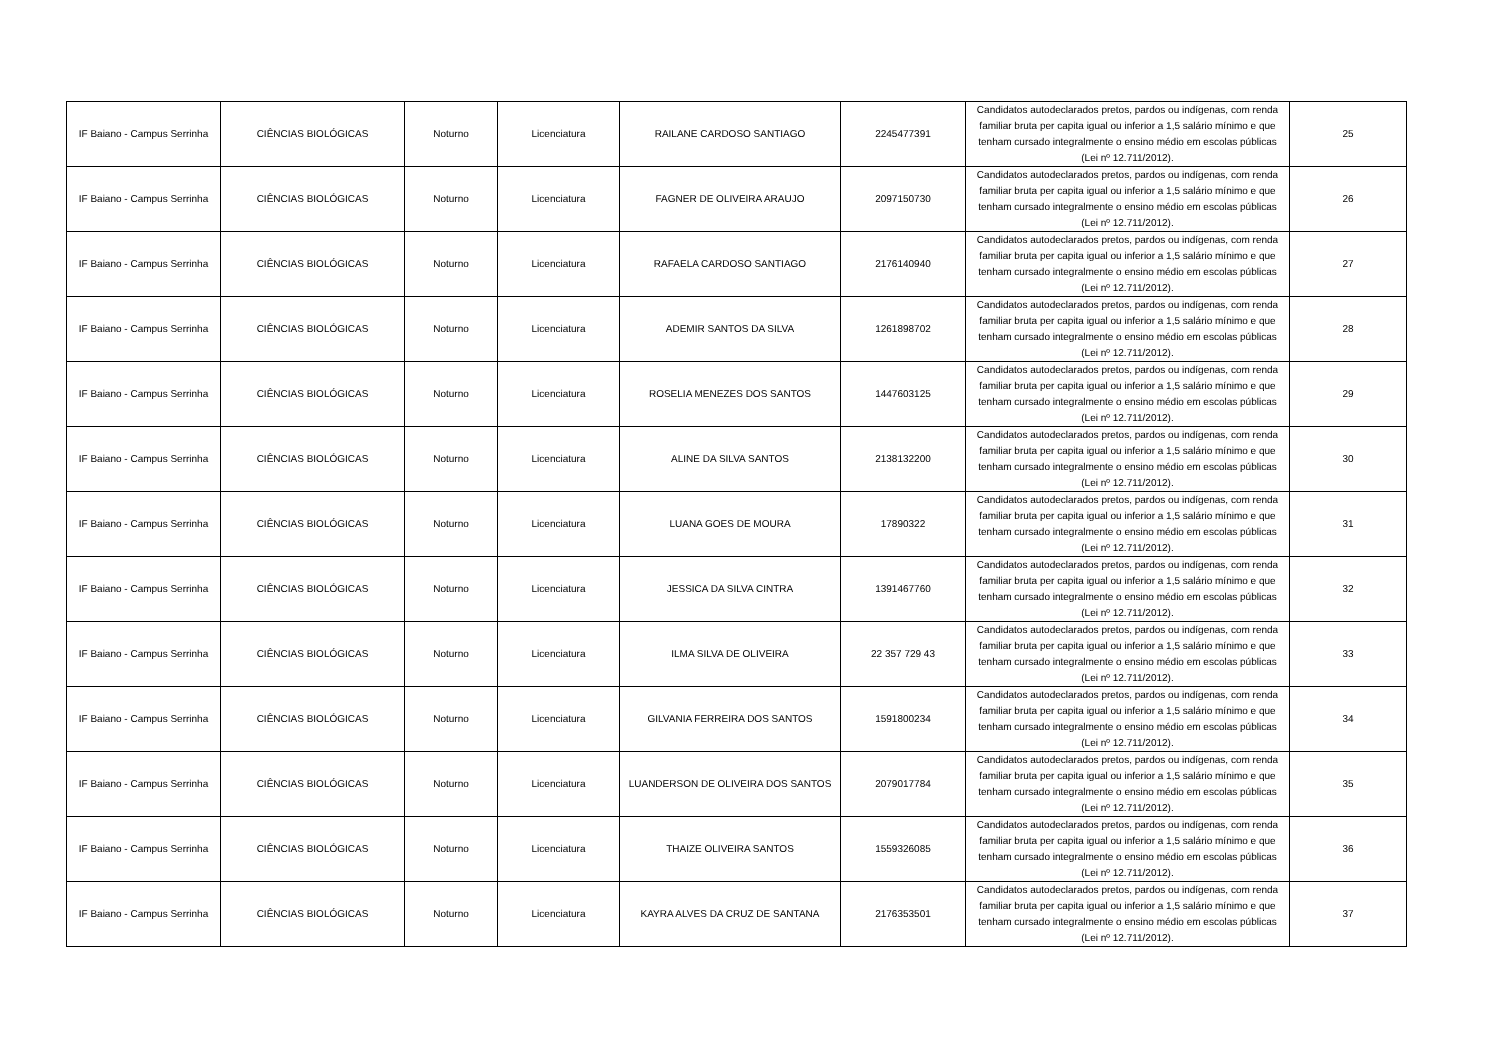| IF Baiano - Campus Serrinha | CIÊNCIAS BIOLÓGICAS | Noturno | Licenciatura | RAILANE CARDOSO SANTIAGO | 2245477391 | Candidatos autodeclarados pretos, pardos ou indígenas, com renda familiar bruta per capita igual ou inferior a 1,5 salário mínimo e que tenham cursado integralmente o ensino médio em escolas públicas (Lei nº 12.711/2012). | 25 |
| IF Baiano - Campus Serrinha | CIÊNCIAS BIOLÓGICAS | Noturno | Licenciatura | FAGNER DE OLIVEIRA ARAUJO | 2097150730 | Candidatos autodeclarados pretos, pardos ou indígenas, com renda familiar bruta per capita igual ou inferior a 1,5 salário mínimo e que tenham cursado integralmente o ensino médio em escolas públicas (Lei nº 12.711/2012). | 26 |
| IF Baiano - Campus Serrinha | CIÊNCIAS BIOLÓGICAS | Noturno | Licenciatura | RAFAELA CARDOSO SANTIAGO | 2176140940 | Candidatos autodeclarados pretos, pardos ou indígenas, com renda familiar bruta per capita igual ou inferior a 1,5 salário mínimo e que tenham cursado integralmente o ensino médio em escolas públicas (Lei nº 12.711/2012). | 27 |
| IF Baiano - Campus Serrinha | CIÊNCIAS BIOLÓGICAS | Noturno | Licenciatura | ADEMIR SANTOS DA SILVA | 1261898702 | Candidatos autodeclarados pretos, pardos ou indígenas, com renda familiar bruta per capita igual ou inferior a 1,5 salário mínimo e que tenham cursado integralmente o ensino médio em escolas públicas (Lei nº 12.711/2012). | 28 |
| IF Baiano - Campus Serrinha | CIÊNCIAS BIOLÓGICAS | Noturno | Licenciatura | ROSELIA MENEZES DOS SANTOS | 1447603125 | Candidatos autodeclarados pretos, pardos ou indígenas, com renda familiar bruta per capita igual ou inferior a 1,5 salário mínimo e que tenham cursado integralmente o ensino médio em escolas públicas (Lei nº 12.711/2012). | 29 |
| IF Baiano - Campus Serrinha | CIÊNCIAS BIOLÓGICAS | Noturno | Licenciatura | ALINE DA SILVA SANTOS | 2138132200 | Candidatos autodeclarados pretos, pardos ou indígenas, com renda familiar bruta per capita igual ou inferior a 1,5 salário mínimo e que tenham cursado integralmente o ensino médio em escolas públicas (Lei nº 12.711/2012). | 30 |
| IF Baiano - Campus Serrinha | CIÊNCIAS BIOLÓGICAS | Noturno | Licenciatura | LUANA GOES DE MOURA | 17890322 | Candidatos autodeclarados pretos, pardos ou indígenas, com renda familiar bruta per capita igual ou inferior a 1,5 salário mínimo e que tenham cursado integralmente o ensino médio em escolas públicas (Lei nº 12.711/2012). | 31 |
| IF Baiano - Campus Serrinha | CIÊNCIAS BIOLÓGICAS | Noturno | Licenciatura | JESSICA DA SILVA CINTRA | 1391467760 | Candidatos autodeclarados pretos, pardos ou indígenas, com renda familiar bruta per capita igual ou inferior a 1,5 salário mínimo e que tenham cursado integralmente o ensino médio em escolas públicas (Lei nº 12.711/2012). | 32 |
| IF Baiano - Campus Serrinha | CIÊNCIAS BIOLÓGICAS | Noturno | Licenciatura | ILMA SILVA DE OLIVEIRA | 22 357 729 43 | Candidatos autodeclarados pretos, pardos ou indígenas, com renda familiar bruta per capita igual ou inferior a 1,5 salário mínimo e que tenham cursado integralmente o ensino médio em escolas públicas (Lei nº 12.711/2012). | 33 |
| IF Baiano - Campus Serrinha | CIÊNCIAS BIOLÓGICAS | Noturno | Licenciatura | GILVANIA FERREIRA DOS SANTOS | 1591800234 | Candidatos autodeclarados pretos, pardos ou indígenas, com renda familiar bruta per capita igual ou inferior a 1,5 salário mínimo e que tenham cursado integralmente o ensino médio em escolas públicas (Lei nº 12.711/2012). | 34 |
| IF Baiano - Campus Serrinha | CIÊNCIAS BIOLÓGICAS | Noturno | Licenciatura | LUANDERSON DE OLIVEIRA DOS SANTOS | 2079017784 | Candidatos autodeclarados pretos, pardos ou indígenas, com renda familiar bruta per capita igual ou inferior a 1,5 salário mínimo e que tenham cursado integralmente o ensino médio em escolas públicas (Lei nº 12.711/2012). | 35 |
| IF Baiano - Campus Serrinha | CIÊNCIAS BIOLÓGICAS | Noturno | Licenciatura | THAIZE OLIVEIRA SANTOS | 1559326085 | Candidatos autodeclarados pretos, pardos ou indígenas, com renda familiar bruta per capita igual ou inferior a 1,5 salário mínimo e que tenham cursado integralmente o ensino médio em escolas públicas (Lei nº 12.711/2012). | 36 |
| IF Baiano - Campus Serrinha | CIÊNCIAS BIOLÓGICAS | Noturno | Licenciatura | KAYRA ALVES DA CRUZ DE SANTANA | 2176353501 | Candidatos autodeclarados pretos, pardos ou indígenas, com renda familiar bruta per capita igual ou inferior a 1,5 salário mínimo e que tenham cursado integralmente o ensino médio em escolas públicas (Lei nº 12.711/2012). | 37 |